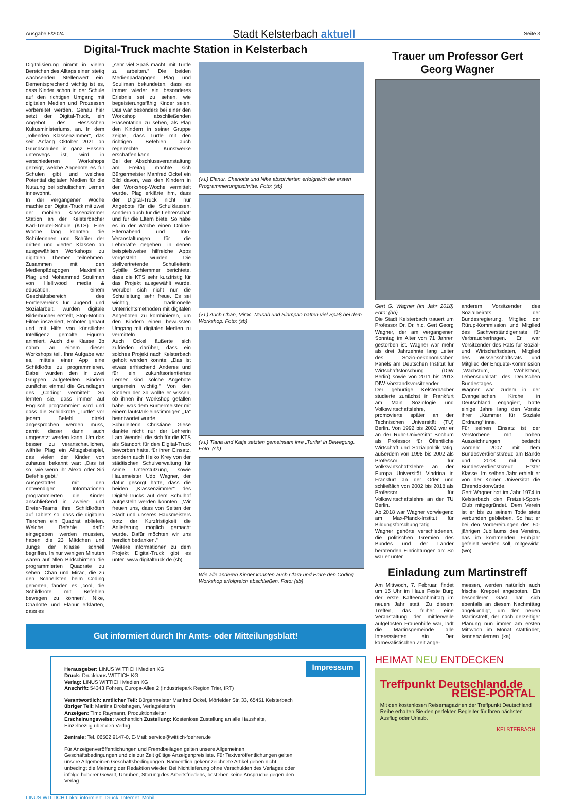Ausgabe 5/2024 Stadt Kelsterbach aktuell Seite 3
Digital-Truck machte Station in Kelsterbach
Digitalisierung nimmt in vielen Bereichen des Alltags einen stetig wachsenden Stellenwert ein. Dementsprechend wichtig ist es, dass Kinder schon in der Schule auf den richtigen Umgang mit digitalen Medien und Prozessen vorbereitet werden. Genau hier setzt der Digital-Truck, ein Angebot des Hessischen Kultusministeriums, an. In dem „rollenden Klassenzimmer“, das seit Anfang Oktober 2021 an Grundschulen in ganz Hessen unterwegs ist, wird in verschiedenen Workshops gezeigt, welche Angebote es für Schulen gibt und welches Potential digitalen Medien für die Nutzung bei schulischem Lernen innewohnt.
In der vergangenen Woche machte der Digital-Truck mit zwei der mobilen Klassenzimmer Station an der Kelsterbacher Karl-Treutel-Schule (KTS). Eine Woche lang konnten die Schülerinnen und Schüler der dritten und vierten Klassen an ausgewählten Workshops zu digitalen Themen teilnehmen. Zusammen mit den Medienpädagogen Maximilian Plag und Mohammed Souliman von Helliwood media & education, einem Geschäftsbereich des Fördervereins für Jugend und Sozialarbeit, wurden digitale Bilderbücher erstellt, Stop-Motion Filme inszeniert, Roboter gebaut und mit Hilfe von künstlicher Intelligenz gemalte Figuren animiert. Auch die Klasse 3b nahm an einem dieser Workshops teil. Ihre Aufgabe war es, mittels einer App eine Schildkröte zu programmieren. Dabei wurden den in zwei Gruppen aufgeteilten Kindern zunächst einmal die Grundlagen des „Coding“ vermittelt. So lernten sie, dass immer auf Englisch programmiert wird und dass die Schildkröte „Turtle“ vor jedem Befehl direkt angesprochen werden muss, damit dieser dann auch umgesetzt werden kann. Um das besser zu veranschaulichen, wählte Plag ein Alltagsbeispiel, das vielen der Kinder von zuhause bekannt war: „Das ist so, wie wenn ihr Alexa oder Siri Befehle gebt.“
Ausgestattet mit den notwendigen Informationen programmierten die Kinder anschließend in Zweier- und Dreier-Teams ihre Schildkröten auf Tablets so, dass die digitalen Tierchen ein Quadrat abliefen. Welche Befehle dafür eingegeben werden mussten, haben die 23 Mädchen und Jungs der Klasse schnell begriffen. In nur wenigen Minuten waren auf allen Bildschirmen die programmierten Quadrate zu sehen. Chan und Mirac, die zu den Schnellsten beim Coding gehörten, fanden es „cool, die Schildkröte mit Befehlen bewegen zu können“. Nike, Charlotte und Elanur erklärten, dass es
„sehr viel Spaß macht, mit Turtle zu arbeiten.“ Die beiden Medienpädagogen Plag und Souliman bekundeten, dass es immer wieder ein besonderes Erlebnis sei zu sehen, wie begeisterungsfähig Kinder seien. Das war besonders bei einer den Workshop abschließenden Präsentation zu sehen, als Plag den Kindern in seiner Gruppe zeigte, dass Turtle mit den richtigen Befehlen auch regelrechte Kunstwerke erschaffen kann.
Bei der Abschlussveranstaltung am Freitag machte sich Bürgermeister Manfred Ockel ein Bild davon, was den Kindern in der Workshop-Woche vermittelt wurde. Plag erklärte ihm, dass der Digital-Truck nicht nur Angebote für die Schulklassen, sondern auch für die Lehrerschaft und für die Eltern biete. So habe es in der Woche einen Online-Elternabend und Info-Veranstaltungen für die Lehrkräfte gegeben, in denen beispielsweise hilfreiche Apps vorgestellt wurden. Die stellvertretende Schulleiterin Sybille Schlemmer berichtete, dass die KTS sehr kurzfristig für das Projekt ausgewählt wurde, worüber sich nicht nur die Schulleitung sehr freue. Es sei wichtig, traditionelle Unterrichtsmethoden mit digitalen Angeboten zu kombinieren, um den Kindern einen bewussten Umgang mit digitalen Medien zu vermitteln.
Auch Ockel äußerte sich zufrieden darüber, dass ein solches Projekt nach Kelsterbach geholt werden konnte: „Das ist etwas erfrischend Anderes und für ein zukunftsorientiertes Lernen sind solche Angebote ungemein wichtig.“ Von den Kindern der 3b wollte er wissen, ob ihnen ihr Workshop gefallen habe, was dem Bürgermeister mit einem lautstark-einstimmigen „Ja“ beantwortet wurde.
Schulleiterin Christiane Giese dankte nicht nur der Lehrerin Lara Wendel, die sich für die KTS als Standort für den Digital-Truck beworben hatte, für ihren Einsatz, sondern auch Heiko Krey von der städtischen Schulverwaltung für seine Unterstützung, sowie Hausmeister Udo Wagner, der dafür gesorgt hatte, dass die beiden „Klassenzimmer“ des Digital-Trucks auf dem Schulhof aufgestellt werden konnten. „Wir freuen uns, dass von Seiten der Stadt und unseres Hausmeisters trotz der Kurzfristigkeit die Anlieferung möglich gemacht wurde. Dafür möchten wir uns herzlich bedanken.“
Weitere Informationen zu dem Projekt Digital-Truck gibt es unter: www.digitaltruck.de (sb)
(v.l.) Elanur, Charlotte und Nike absolvierten erfolgreich die ersten Programmierungsschritte. Foto: (sb)
(v.l.) Auch Chan, Mirac, Musab und Siampan hatten viel Spaß bei dem Workshop. Foto: (sb)
(v.l.) Tiana und Katja setzten gemeinsam ihre „Turtle“ in Bewegung. Foto: (sb)
Wie alle anderen Kinder konnten auch Clara und Emre den Coding-Workshop erfolgreich abschließen. Foto: (sb)
Gut informiert durch Ihr Amts- oder Mitteilungsblatt!
Herausgeber: LINUS WITTICH Medien KG
Druck: Druckhaus WITTICH KG
Verlag: LINUS WITTICH Medien KG
Anschrift: 54343 Föhren, Europa-Allee 2 (Industriepark Region Trier, IRT)
Verantwortlich: amtlicher Teil: Bürgermeister Manfred Ockel, Mörfelder Str. 33, 65451 Kelsterbach
übriger Teil: Martina Drolshagen, Verlagsleiterin
Anzeigen: Timo Raymann, Produktionsleiter
Erscheinungsweise: wöchentlich Zustellung: Kostenlose Zustellung an alle Haushalte, Einzelbezug über den Verlag
Zentrale: Tel. 06502 9147-0, E-Mail: service@wittich-foehren.de
Für Anzeigenveröffentlichungen und Fremdbeilagen gelten unsere Allgemeinen Geschäftsbedingungen und die zur Zeit gültige Anzeigenpreisliste. Für Textveröffentlichungen gelten unsere Allgemeinen Geschäftsbedingungen. Namentlich gekennzeichnete Artikel geben nicht unbedingt die Meinung der Redaktion wieder. Bei Nichtlieferung ohne Verschulden des Verlages oder infolge höherer Gewalt, Unruhen, Störung des Arbeitsfriedens, bestehen keine Ansprüche gegen den Verlag.
Impressum
LINUS WITTICH Lokal informiert. Druck. Internet. Mobil.
Trauer um Professor Gert Georg Wagner
Gert G. Wagner (im Jahr 2018) Foto: (hb)
Die Stadt Kelsterbach trauert um Professor Dr. Dr. h.c. Gert Georg Wagner, der am vergangenen Sonntag im Alter von 71 Jahren gestorben ist. Wagner war mehr als drei Jahrzehnte lang Leiter des Sozio-oekonomischen Panels am Deutschen Institut für Wirtschaftsforschung (DIW Berlin) sowie von 2011 bis 2013 DIW-Vorstandsvorsitzender.
Der gebürtige Kelsterbacher studierte zunächst in Frankfurt am Main Soziologie und Volkswirtschaftslehre, promovierte später an der Technischen Universität (TU) Berlin. Von 1992 bis 2002 war er an der Ruhr-Universität Bochum als Professor für Öffentliche Wirtschaft und Sozialpolitik tätig, außerdem von 1998 bis 2002 als Professor für Volkswirtschaftslehre an der Europa Universität Viadrina in Frankfurt an der Oder und schließlich von 2002 bis 2018 als Professor für Volkswirtschaftslehre an der TU Berlin.
Ab 2018 war Wagner vorwiegend am Max-Planck-Institut für Bildungsforschung tätig.
Wagner gehörte verschiedenen, die politischen Gremien des Bundes und der Länder beratenden Einrichtungen an: So war er unter
anderem Vorsitzender des Sozialbeirats der Bundesregierung, Mitglied der Rürup-Kommission und Mitglied des Sachverständigenrats für Verbraucherfragen. Er war Vorsitzender des Rats für Sozial- und Wirtschaftsdaten, Mitglied des Wissenschaftsrats und Mitglied der Enquete-Kommission „Wachstum, Wohlstand, Lebensqualität“ des Deutschen Bundestages.
Wagner war zudem in der Evangelischen Kirche in Deutschland engagiert, hatte einige Jahre lang den Vorsitz ihrer „Kammer für Soziale Ordnung“ inne.
Für seinen Einsatz ist der Verstorbene mit hohen Auszeichnungen bedacht worden: 2007 mit dem Bundesverdienstkreuz am Bande und 2018 mit dem Bundesverdienstkreuz Erster Klasse. Im selben Jahr erhielt er von der Kölner Universität die Ehrendoktorwürde.
Gert Wagner hat im Jahr 1974 in Kelsterbach den Freizeit-Sport-Club mitgegründet. Dem Verein ist er bis zu seinem Tode stets verbunden geblieben. So hat er bei den Vorbereitungen des 50-jährigen Jubiläums des Vereins, das im kommenden Frühjahr gefeiert werden soll, mitgewirkt. (wö)
Einladung zum Martinstreff
Am Mittwoch, 7. Februar, findet um 15 Uhr im Haus Feste Burg der erste Kaffeenachmittag im neuen Jahr statt. Zu diesem Treffen, das früher eine Veranstaltung der mittlerweile aufgelösten Frauenhilfe war, lädt die Martinsgemeinde alle Interessierten ein. Der karnevalistischen Zeit ange-
messen, werden natürlich auch frische Kreppel angeboten. Ein besonderer Gast hat sich ebenfalls an diesem Nachmittag angekündigt, um den neuen Martinstreff, der nach derzeitiger Planung nun immer am ersten Mittwoch im Monat stattfindet, kennenzulernen. (ka)
HEIMAT NEU ENTDECKEN
Treffpunkt Deutschland.de
REISE-PORTAL
Mit den kostenlosen Reisemagazinen der Treffpunkt Deutschland Reihe erhalten Sie den perfekten Begleiter für Ihren nächsten Ausflug oder Urlaub.
KELSTERBACH